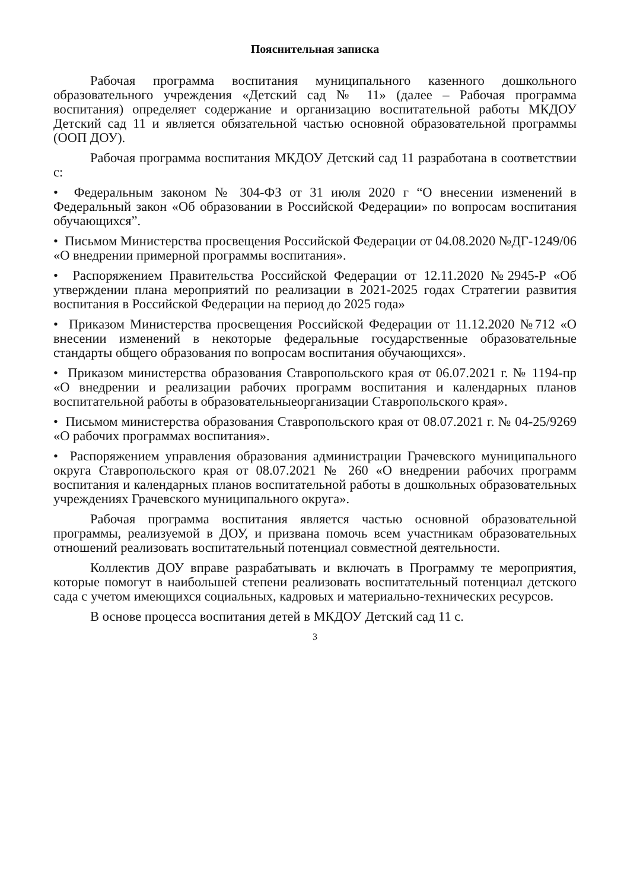Пояснительная записка
Рабочая программа воспитания муниципального казенного дошкольного образовательного учреждения «Детский сад № 11» (далее – Рабочая программа воспитания) определяет содержание и организацию воспитательной работы МКДОУ Детский сад 11 и является обязательной частью основной образовательной программы (ООП ДОУ).
Рабочая программа воспитания МКДОУ Детский сад 11 разработана в соответствии с:
• Федеральным законом № 304-ФЗ от 31 июля 2020 г “О внесении изменений в Федеральный закон «Об образовании в Российской Федерации» по вопросам воспитания обучающихся”.
• Письмом Министерства просвещения Российской Федерации от 04.08.2020 №ДГ-1249/06 «О внедрении примерной программы воспитания».
• Распоряжением Правительства Российской Федерации от 12.11.2020 №2945-Р «Об утверждении плана мероприятий по реализации в 2021-2025 годах Стратегии развития воспитания в Российской Федерации на период до 2025 года»
• Приказом Министерства просвещения Российской Федерации от 11.12.2020 №712 «О внесении изменений в некоторые федеральные государственные образовательные стандарты общего образования по вопросам воспитания обучающихся».
• Приказом министерства образования Ставропольского края от 06.07.2021 г. № 1194-пр «О внедрении и реализации рабочих программ воспитания и календарных планов воспитательной работы в образовательныеорганизации Ставропольского края».
• Письмом министерства образования Ставропольского края от 08.07.2021 г. № 04-25/9269 «О рабочих программах воспитания».
• Распоряжением управления образования администрации Грачевского муниципального округа Ставропольского края от 08.07.2021 № 260 «О внедрении рабочих программ воспитания и календарных планов воспитательной работы в дошкольных образовательных учреждениях Грачевского муниципального округа».
Рабочая программа воспитания является частью основной образовательной программы, реализуемой в ДОУ, и призвана помочь всем участникам образовательных отношений реализовать воспитательный потенциал совместной деятельности.
Коллектив ДОУ вправе разрабатывать и включать в Программу те мероприятия, которые помогут в наибольшей степени реализовать воспитательный потенциал детского сада с учетом имеющихся социальных, кадровых и материально-технических ресурсов.
В основе процесса воспитания детей в МКДОУ Детский сад 11 с.
3